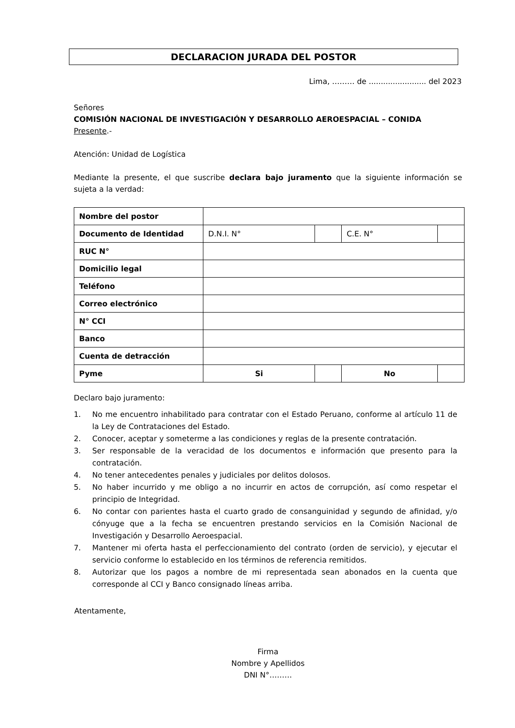DECLARACION JURADA DEL POSTOR
Lima, ……… de ........................ del 2023
Señores
COMISIÓN NACIONAL DE INVESTIGACIÓN Y DESARROLLO AEROESPACIAL – CONIDA
Presente.-
Atención: Unidad de Logística
Mediante la presente, el que suscribe declara bajo juramento que la siguiente información se sujeta a la verdad:
| Nombre del postor | | | | |
| Documento de Identidad | D.N.I. N° | | C.E. N° | |
| RUC N° | | | | |
| Domicilio legal | | | | |
| Teléfono | | | | |
| Correo electrónico | | | | |
| N° CCI | | | | |
| Banco | | | | |
| Cuenta de detracción | | | | |
| Pyme | Si | | No | |
Declaro bajo juramento:
1. No me encuentro inhabilitado para contratar con el Estado Peruano, conforme al artículo 11 de la Ley de Contrataciones del Estado.
2. Conocer, aceptar y someterme a las condiciones y reglas de la presente contratación.
3. Ser responsable de la veracidad de los documentos e información que presento para la contratación.
4. No tener antecedentes penales y judiciales por delitos dolosos.
5. No haber incurrido y me obligo a no incurrir en actos de corrupción, así como respetar el principio de Integridad.
6. No contar con parientes hasta el cuarto grado de consanguinidad y segundo de afinidad, y/o cónyuge que a la fecha se encuentren prestando servicios en la Comisión Nacional de Investigación y Desarrollo Aeroespacial.
7. Mantener mi oferta hasta el perfeccionamiento del contrato (orden de servicio), y ejecutar el servicio conforme lo establecido en los términos de referencia remitidos.
8. Autorizar que los pagos a nombre de mi representada sean abonados en la cuenta que corresponde al CCI y Banco consignado líneas arriba.
Atentamente,
Firma
Nombre y Apellidos
DNI N°………